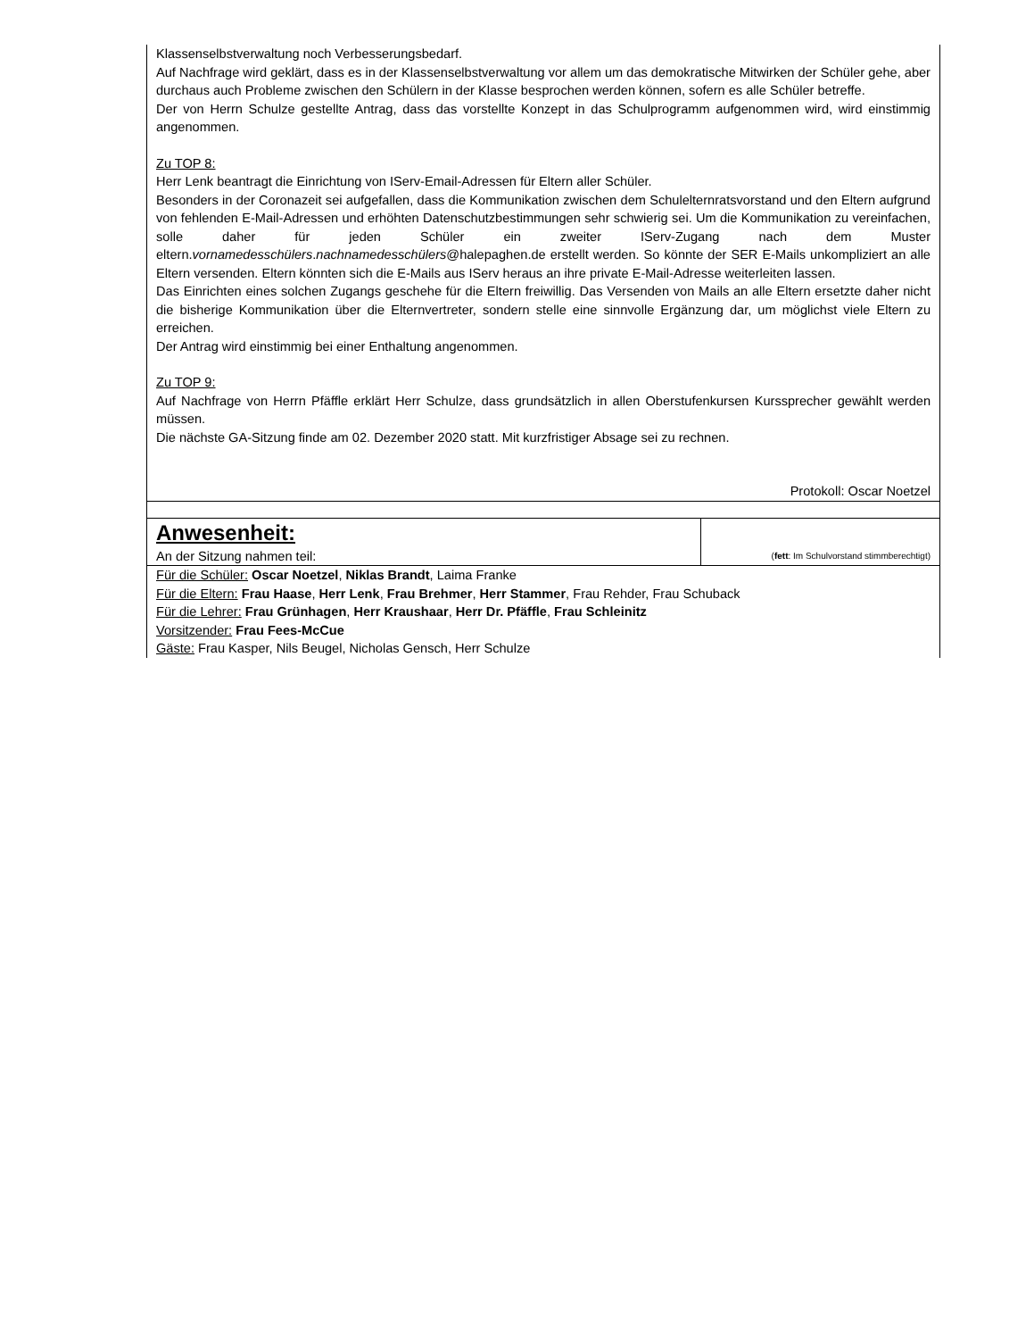| Klassenselbstverwaltung noch Verbesserungsbedarf. Auf Nachfrage wird geklärt, dass es in der Klassenselbstverwaltung vor allem um das demokratische Mitwirken der Schüler gehe, aber durchaus auch Probleme zwischen den Schülern in der Klasse besprochen werden können, sofern es alle Schüler betreffe. Der von Herrn Schulze gestellte Antrag, dass das vorstellte Konzept in das Schulprogramm aufgenommen wird, wird einstimmig angenommen. Zu TOP 8: Herr Lenk beantragt die Einrichtung von IServ-Email-Adressen für Eltern aller Schüler. Besonders in der Coronazeit sei aufgefallen, dass die Kommunikation zwischen dem Schulelternratsvorstand und den Eltern aufgrund von fehlenden E-Mail-Adressen und erhöhten Datenschutzbestimmungen sehr schwierig sei. Um die Kommunikation zu vereinfachen, solle daher für jeden Schüler ein zweiter IServ-Zugang nach dem Muster eltern. vornamedesschülers . nachnamedesschülers @halepaghen.de erstellt werden. So könnte der SER E-Mails unkompliziert an alle Eltern versenden. Eltern könnten sich die E-Mails aus IServ heraus an ihre private E-Mail-Adresse weiterleiten lassen. Das Einrichten eines solchen Zugangs geschehe für die Eltern freiwillig. Das Versenden von Mails an alle Eltern ersetzte daher nicht die bisherige Kommunikation über die Elternvertreter, sondern stelle eine sinnvolle Ergänzung dar, um möglichst viele Eltern zu erreichen. Der Antrag wird einstimmig bei einer Enthaltung angenommen. Zu TOP 9: Auf Nachfrage von Herrn Pfäffle erklärt Herr Schulze, dass grundsätzlich in allen Oberstufenkursen Kurssprecher gewählt werden müssen. Die nächste GA-Sitzung finde am 02. Dezember 2020 statt. Mit kurzfristiger Absage sei zu rechnen. Protokoll: Oscar Noetzel | |
| Anwesenheit: An der Sitzung nahmen teil: | ( fett : Im Schulvorstand stimmberechtigt) |
| Für die Schüler: Oscar Noetzel , Niklas Brandt , Laima Franke Für die Eltern: Frau Haase , Herr Lenk , Frau Brehmer , Herr Stammer , Frau Rehder, Frau Schuback Für die Lehrer: Frau Grünhagen , Herr Kraushaar , Herr Dr. Pfäffle , Frau Schleinitz Vorsitzender: Frau Fees-McCue Gäste: Frau Kasper, Nils Beugel, Nicholas Gensch, Herr Schulze | |